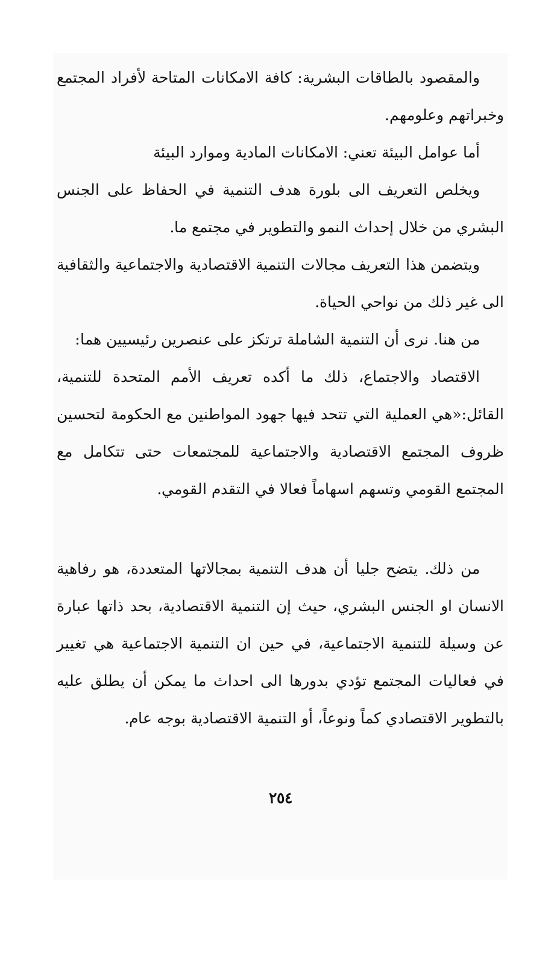والمقصود بالطاقات البشرية: كافة الامكانات المتاحة لأفراد المجتمع وخبراتهم وعلومهم.
أما عوامل البيئة تعني: الامكانات المادية وموارد البيئة
ويخلص التعريف الى بلورة هدف التنمية في الحفاظ على الجنس البشري من خلال إحداث النمو والتطوير في مجتمع ما.
ويتضمن هذا التعريف مجالات التنمية الاقتصادية والاجتماعية والثقافية الى غير ذلك من نواحي الحياة.
من هنا. نرى أن التنمية الشاملة ترتكز على عنصرين رئيسيين هما:
الاقتصاد والاجتماع، ذلك ما أكده تعريف الأمم المتحدة للتنمية، القائل:«هي العملية التي تتحد فيها جهود المواطنين مع الحكومة لتحسين ظروف المجتمع الاقتصادية والاجتماعية للمجتمعات حتى تتكامل مع المجتمع القومي وتسهم اسهاماً فعالا في التقدم القومي.
من ذلك. يتضح جليا أن هدف التنمية بمجالاتها المتعددة، هو رفاهية الانسان او الجنس البشري، حيث إن التنمية الاقتصادية، بحد ذاتها عبارة عن وسيلة للتنمية الاجتماعية، في حين ان التنمية الاجتماعية هي تغيير في فعاليات المجتمع تؤدي بدورها الى احداث ما يمكن أن يطلق عليه بالتطوير الاقتصادي كماً ونوعاً، أو التنمية الاقتصادية بوجه عام.
٢٥٤